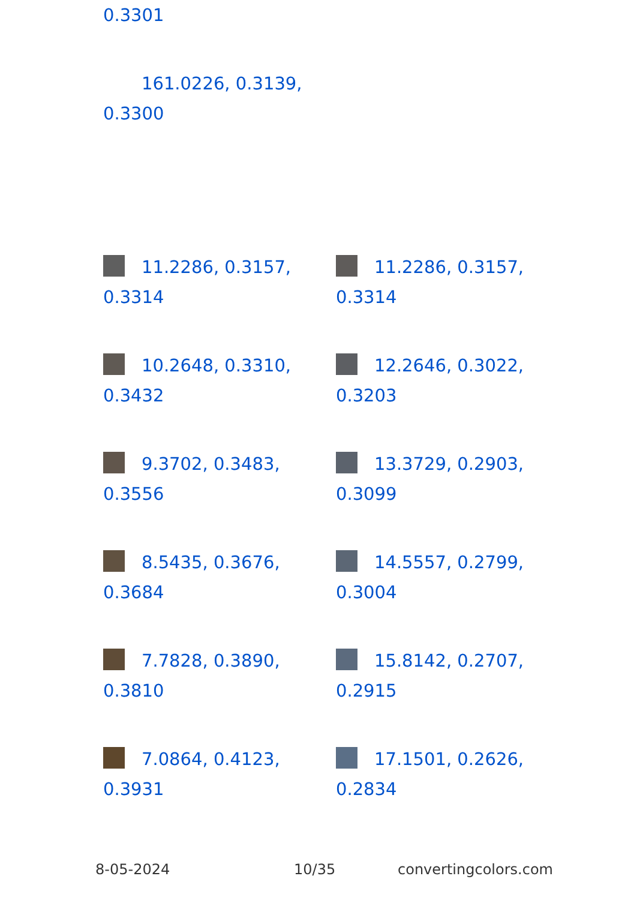0.3301
161.0226, 0.3139, 0.3300
11.2286, 0.3157, 0.3314
11.2286, 0.3157, 0.3314
10.2648, 0.3310, 0.3432
12.2646, 0.3022, 0.3203
9.3702, 0.3483, 0.3556
13.3729, 0.2903, 0.3099
8.5435, 0.3676, 0.3684
14.5557, 0.2799, 0.3004
7.7828, 0.3890, 0.3810
15.8142, 0.2707, 0.2915
7.0864, 0.4123, 0.3931
17.1501, 0.2626, 0.2834
8-05-2024 10/35 convertingcolors.com